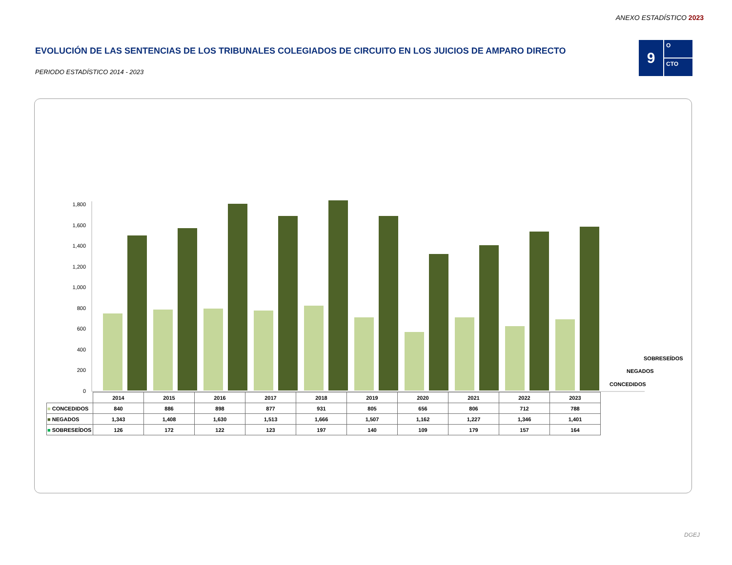ANEXO ESTADÍSTICO 2023
EVOLUCIÓN DE LAS SENTENCIAS DE LOS TRIBUNALES COLEGIADOS DE CIRCUITO EN LOS JUICIOS DE AMPARO DIRECTO
PERIODO ESTADÍSTICO 2014 - 2023
9
O
CTO
0
200
400
600
800
1,000
1,200
1,400
1,600
1,800
SOBRESEÍDOS
NEGADOS
CONCEDIDOS
| | 2014 | 2015 | 2016 | 2017 | 2018 | 2019 | 2020 | 2021 | 2022 | 2023 |
| ■ CONCEDIDOS | 840 | 886 | 898 | 877 | 931 | 805 | 656 | 806 | 712 | 788 |
| ■ NEGADOS | 1,343 | 1,408 | 1,630 | 1,513 | 1,666 | 1,507 | 1,162 | 1,227 | 1,346 | 1,401 |
| ■ SOBRESEÍDOS | 126 | 172 | 122 | 123 | 197 | 140 | 109 | 179 | 157 | 164 |
DGEJ